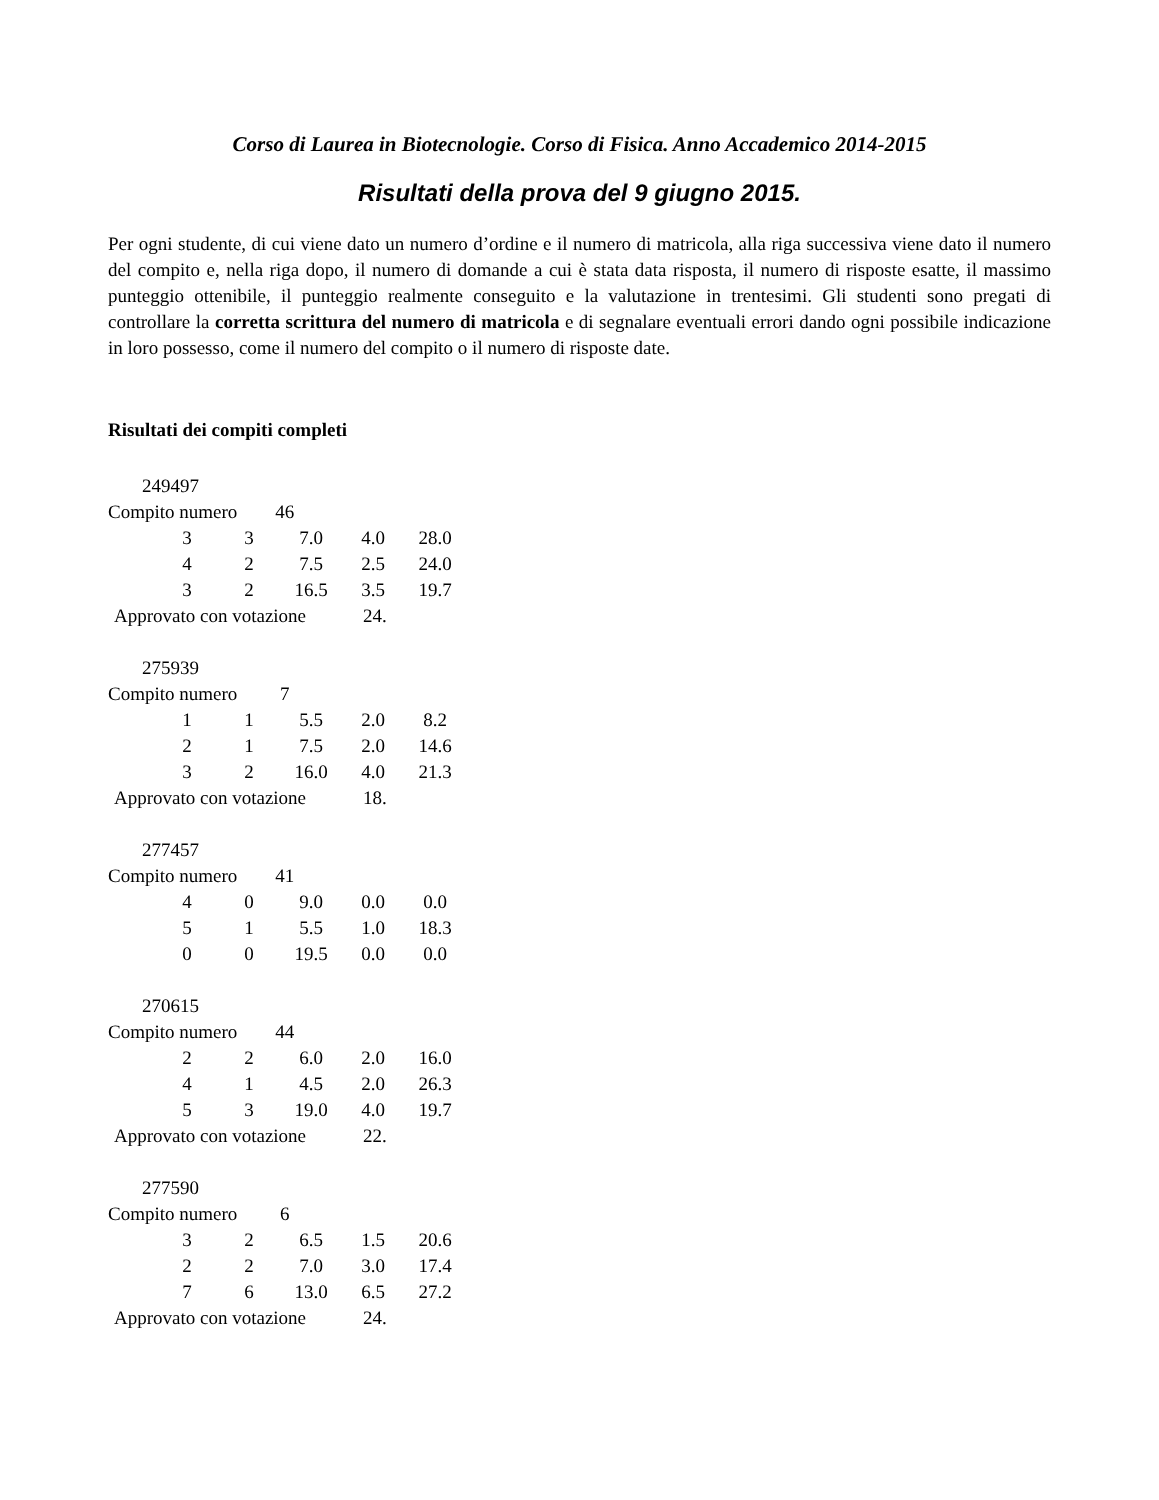Corso di Laurea in Biotecnologie. Corso di Fisica. Anno Accademico 2014-2015
Risultati della prova del 9 giugno 2015.
Per ogni studente, di cui viene dato un numero d’ordine e il numero di matricola, alla riga successiva viene dato il numero del compito e, nella riga dopo, il numero di domande a cui è stata data risposta, il numero di risposte esatte, il massimo punteggio ottenibile, il punteggio realmente conseguito e la valutazione in trentesimi. Gli studenti sono pregati di controllare la corretta scrittura del numero di matricola e di segnalare eventuali errori dando ogni possibile indicazione in loro possesso, come il numero del compito o il numero di risposte date.
Risultati dei compiti completi
249497
Compito numero 46
| 3 | 3 | 7.0 | 4.0 | 28.0 |
| 4 | 2 | 7.5 | 2.5 | 24.0 |
| 3 | 2 | 16.5 | 3.5 | 19.7 |
Approvato con votazione 24.
275939
Compito numero 7
| 1 | 1 | 5.5 | 2.0 | 8.2 |
| 2 | 1 | 7.5 | 2.0 | 14.6 |
| 3 | 2 | 16.0 | 4.0 | 21.3 |
Approvato con votazione 18.
277457
Compito numero 41
| 4 | 0 | 9.0 | 0.0 | 0.0 |
| 5 | 1 | 5.5 | 1.0 | 18.3 |
| 0 | 0 | 19.5 | 0.0 | 0.0 |
270615
Compito numero 44
| 2 | 2 | 6.0 | 2.0 | 16.0 |
| 4 | 1 | 4.5 | 2.0 | 26.3 |
| 5 | 3 | 19.0 | 4.0 | 19.7 |
Approvato con votazione 22.
277590
Compito numero 6
| 3 | 2 | 6.5 | 1.5 | 20.6 |
| 2 | 2 | 7.0 | 3.0 | 17.4 |
| 7 | 6 | 13.0 | 6.5 | 27.2 |
Approvato con votazione 24.